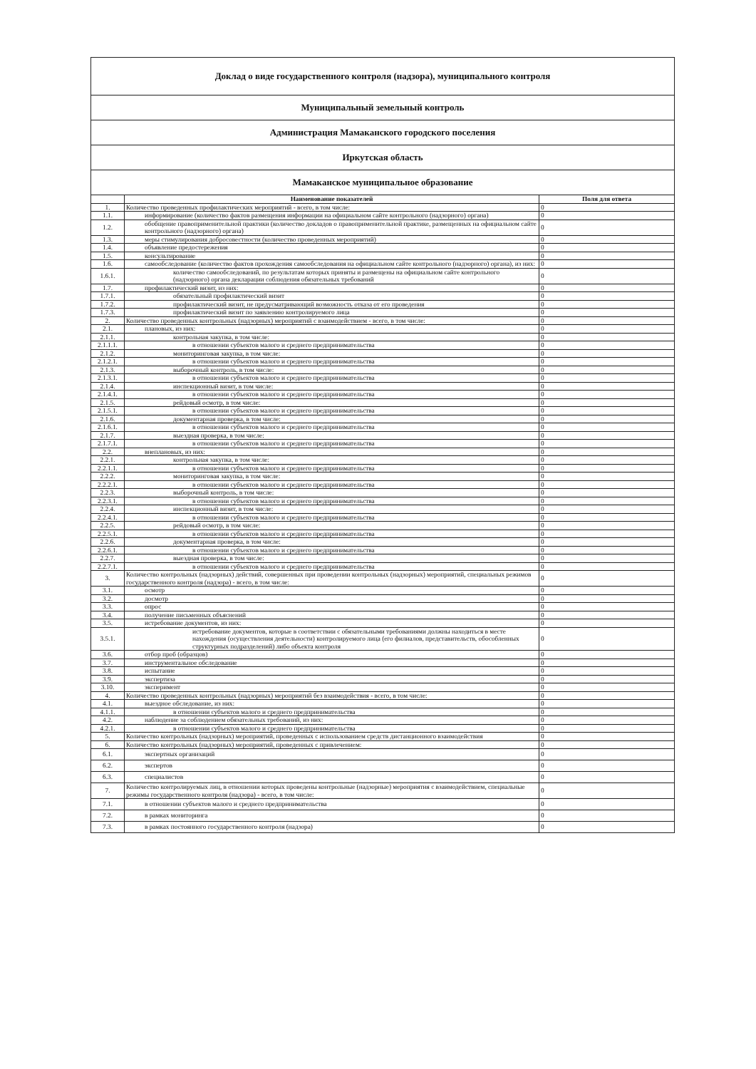| Доклад о виде государственного контроля (надзора), муниципального контроля | | |
| Муниципальный земельный контроль | | |
| Администрация Мамаканского городского поселения | | |
| Иркутская область | | |
| Мамаканское муниципальное образование | | |
| | Наименование показателей | Поля для ответа |
| 1. | Количество проведенных профилактических мероприятий - всего, в том числе: | 0 |
| 1.1. | информирование (количество фактов размещения информации на официальном сайте контрольного (надзорного) органа) | 0 |
| 1.2. | обобщение правоприменительной практики (количество докладов о правоприменительной практике, размещенных на официальном сайте контрольного (надзорного) органа) | 0 |
| 1.3. | меры стимулирования добросовестности (количество проведенных мероприятий) | 0 |
| 1.4. | объявление предостережения | 0 |
| 1.5. | консультирование | 0 |
| 1.6. | самообследование (количество фактов прохождения самообследования на официальном сайте контрольного (надзорного) органа), из них: | 0 |
| 1.6.1. | количество самообследований, по результатам которых приняты и размещены на официальном сайте контрольного (надзорного) органа декларации соблюдения обязательных требований | 0 |
| 1.7. | профилактический визит, из них: | 0 |
| 1.7.1. | обязательный профилактический визит | 0 |
| 1.7.2. | профилактический визит, не предусматривающий возможность отказа от его проведения | 0 |
| 1.7.3. | профилактический визит по заявлению контролируемого лица | 0 |
| 2. | Количество проведенных контрольных (надзорных) мероприятий с взаимодействием - всего, в том числе: | 0 |
| 2.1. | плановых, из них: | 0 |
| 2.1.1. | контрольная закупка, в том числе: | 0 |
| 2.1.1.1. | в отношении субъектов малого и среднего предпринимательства | 0 |
| 2.1.2. | мониторинговая закупка, в том числе: | 0 |
| 2.1.2.1. | в отношении субъектов малого и среднего предпринимательства | 0 |
| 2.1.3. | выборочный контроль, в том числе: | 0 |
| 2.1.3.1. | в отношении субъектов малого и среднего предпринимательства | 0 |
| 2.1.4. | инспекционный визит, в том числе: | 0 |
| 2.1.4.1. | в отношении субъектов малого и среднего предпринимательства | 0 |
| 2.1.5. | рейдовый осмотр, в том числе: | 0 |
| 2.1.5.1. | в отношении субъектов малого и среднего предпринимательства | 0 |
| 2.1.6. | документарная проверка, в том числе: | 0 |
| 2.1.6.1. | в отношении субъектов малого и среднего предпринимательства | 0 |
| 2.1.7. | выездная проверка, в том числе: | 0 |
| 2.1.7.1. | в отношении субъектов малого и среднего предпринимательства | 0 |
| 2.2. | внеплановых, из них: | 0 |
| 2.2.1. | контрольная закупка, в том числе: | 0 |
| 2.2.1.1. | в отношении субъектов малого и среднего предпринимательства | 0 |
| 2.2.2. | мониторинговая закупка, в том числе: | 0 |
| 2.2.2.1. | в отношении субъектов малого и среднего предпринимательства | 0 |
| 2.2.3. | выборочный контроль, в том числе: | 0 |
| 2.2.3.1. | в отношении субъектов малого и среднего предпринимательства | 0 |
| 2.2.4. | инспекционный визит, в том числе: | 0 |
| 2.2.4.1. | в отношении субъектов малого и среднего предпринимательства | 0 |
| 2.2.5. | рейдовый осмотр, в том числе: | 0 |
| 2.2.5.1. | в отношении субъектов малого и среднего предпринимательства | 0 |
| 2.2.6. | документарная проверка, в том числе: | 0 |
| 2.2.6.1. | в отношении субъектов малого и среднего предпринимательства | 0 |
| 2.2.7. | выездная проверка, в том числе: | 0 |
| 2.2.7.1. | в отношении субъектов малого и среднего предпринимательства | 0 |
| 3. | Количество контрольных (надзорных) действий, совершенных при проведении контрольных (надзорных) мероприятий, специальных режимов государственного контроля (надзора) - всего, в том числе: | 0 |
| 3.1. | осмотр | 0 |
| 3.2. | досмотр | 0 |
| 3.3. | опрос | 0 |
| 3.4. | получение письменных объяснений | 0 |
| 3.5. | истребование документов, из них: | 0 |
| 3.5.1. | истребование документов, которые в соответствии с обязательными требованиями должны находиться в месте нахождения (осуществления деятельности) контролируемого лица (его филиалов, представительств, обособленных структурных подразделений) либо объекта контроля | 0 |
| 3.6. | отбор проб (образцов) | 0 |
| 3.7. | инструментальное обследование | 0 |
| 3.8. | испытание | 0 |
| 3.9. | экспертиза | 0 |
| 3.10. | эксперимент | 0 |
| 4. | Количество проведенных контрольных (надзорных) мероприятий без взаимодействия - всего, в том числе: | 0 |
| 4.1. | выездное обследование, из них: | 0 |
| 4.1.1. | в отношении субъектов малого и среднего предпринимательства | 0 |
| 4.2. | наблюдение за соблюдением обязательных требований, из них: | 0 |
| 4.2.1. | в отношении субъектов малого и среднего предпринимательства | 0 |
| 5. | Количество контрольных (надзорных) мероприятий, проведенных с использованием средств дистанционного взаимодействия | 0 |
| 6. | Количество контрольных (надзорных) мероприятий, проведенных с привлечением: | 0 |
| 6.1. | экспертных организаций | 0 |
| 6.2. | экспертов | 0 |
| 6.3. | специалистов | 0 |
| 7. | Количество контролируемых лиц, в отношении которых проведены контрольные (надзорные) мероприятия с взаимодействием, специальные режимы государственного контроля (надзора) - всего, в том числе: | 0 |
| 7.1. | в отношении субъектов малого и среднего предпринимательства | 0 |
| 7.2. | в рамках мониторинга | 0 |
| 7.3. | в рамках постоянного государственного контроля (надзора) | 0 |